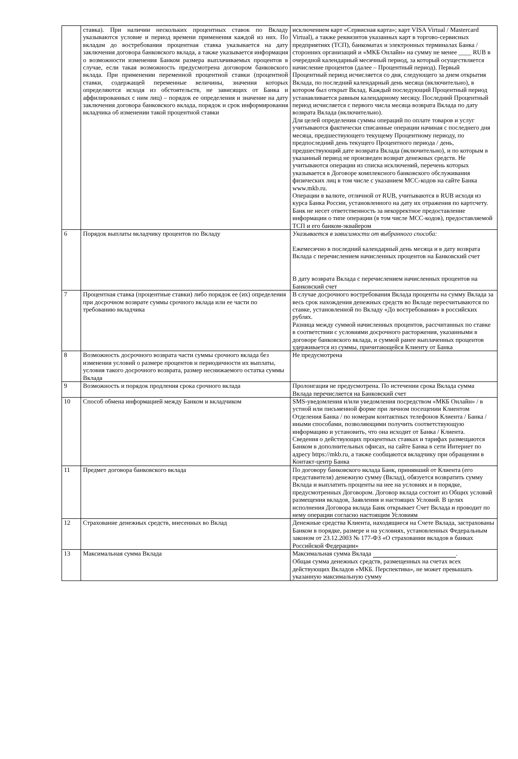| | ставка). При наличии нескольких процентных ставок по Вкладу указываются условие и период времени применения каждой из них. По вкладам до востребования процентная ставка указывается на дату заключения договора банковского вклада, а также указывается информация о возможности изменения Банком размера выплачиваемых процентов в случае, если такая возможность предусмотрена договором банковского вклада. При применении переменной процентной ставки (процентной ставки, содержащей переменные величины, значения которых определяются исходя из обстоятельств, не зависящих от Банка и аффилированных с ним лиц) – порядок ее определения и значение на дату заключения договора банковского вклада, порядок и срок информирования вкладчика об изменении такой процентной ставки | исключением карт «Сервисная карта»; карт VISA Virtual / Mastercard Virtual), а также реквизитов указанных карт в торгово-сервисных предприятиях (ТСП), банкоматах и электронных терминалах Банка / сторонних организаций и «МКБ Онлайн» на сумму не менее ____ RUB в очередной календарный месячный период, за который осуществляется начисление процентов (далее – Процентный период). Первый Процентный период исчисляется со дня, следующего за днем открытия Вклада, по последний календарный день месяца (включительно), в котором был открыт Вклад. Каждый последующий Процентный период устанавливается равным календарному месяцу. Последний Процентный период исчисляется с первого числа месяца возврата Вклада по дату возврата Вклада (включительно). Для целей определения суммы операций по оплате товаров и услуг учитываются фактически списанные операции начиная с последнего дня месяца, предшествующего текущему Процентному периоду, по предпоследний день текущего Процентного периода / день, предшествующий дате возврата Вклада (включительно), и по которым в указанный период не произведен возврат денежных средств. Не учитываются операции из списка исключений, перечень которых указывается в Договоре комплексного банковского обслуживания физических лиц в том числе с указанием МСС-кодов на сайте Банка www.mkb.ru. Операции в валюте, отличной от RUB, учитываются в RUB исходя из курса Банка России, установленного на дату их отражения по картсчету. Банк не несет ответственность за некорректное предоставление информации о типе операции (в том числе МСС-кодов), предоставляемой ТСП и его банком-эквайером |
| 6 | Порядок выплаты вкладчику процентов по Вкладу | Указывается в зависимости от выбранного способа: Ежемесячно в последний календарный день месяца и в дату возврата Вклада с перечислением начисленных процентов на Банковский счет В дату возврата Вклада с перечислением начисленных процентов на Банковский счет |
| 7 | Процентная ставка (процентные ставки) либо порядок ее (их) определения при досрочном возврате суммы срочного вклада или ее части по требованию вкладчика | В случае досрочного востребования Вклада проценты на сумму Вклада за весь срок нахождения денежных средств во Вкладе пересчитываются по ставке, установленной по Вкладу «До востребования» в российских рублях. Разница между суммой начисленных процентов, рассчитанных по ставке в соответствии с условиями досрочного расторжения, указанными в договоре банковского вклада, и суммой ранее выплаченных процентов удерживается из суммы, причитающейся Клиенту от Банка |
| 8 | Возможность досрочного возврата части суммы срочного вклада без изменения условий о размере процентов и периодичности их выплаты, условия такого досрочного возврата, размер неснижаемого остатка суммы Вклада | Не предусмотрена |
| 9 | Возможность и порядок продления срока срочного вклада | Пролонгация не предусмотрена. По истечении срока Вклада сумма Вклада перечисляется на Банковский счет |
| 10 | Способ обмена информацией между Банком и вкладчиком | SMS-уведомления и/или уведомления посредством «МКБ Онлайн» / в устной или письменной форме при личном посещении Клиентом Отделения Банка / по номерам контактных телефонов Клиента / Банка / иными способами, позволяющими получить соответствующую информацию и установить, что она исходит от Банка / Клиента. Сведения о действующих процентных ставках и тарифах размещаются Банком в дополнительных офисах, на сайте Банка в сети Интернет по адресу https://mkb.ru, а также сообщаются вкладчику при обращении в Контакт-центр Банка |
| 11 | Предмет договора банковского вклада | По договору банковского вклада Банк, принявший от Клиента (его представителя) денежную сумму (Вклад), обязуется возвратить сумму Вклада и выплатить проценты на нее на условиях и в порядке, предусмотренных Договором. Договор вклада состоит из Общих условий размещения вкладов, Заявления и настоящих Условий. В целях исполнения Договора вклада Банк открывает Счет Вклада и проводит по нему операции согласно настоящим Условиям |
| 12 | Страхование денежных средств, внесенных во Вклад | Денежные средства Клиента, находящиеся на Счете Вклада, застрахованы Банком в порядке, размере и на условиях, установленных Федеральным законом от 23.12.2003 № 177-ФЗ «О страховании вкладов в банках Российской Федерации» |
| 13 | Максимальная сумма Вклада | Максимальная сумма Вклада . Общая сумма денежных средств, размещенных на счетах всех действующих Вкладов «МКБ. Перспектива», не может превышать указанную максимальную сумму |